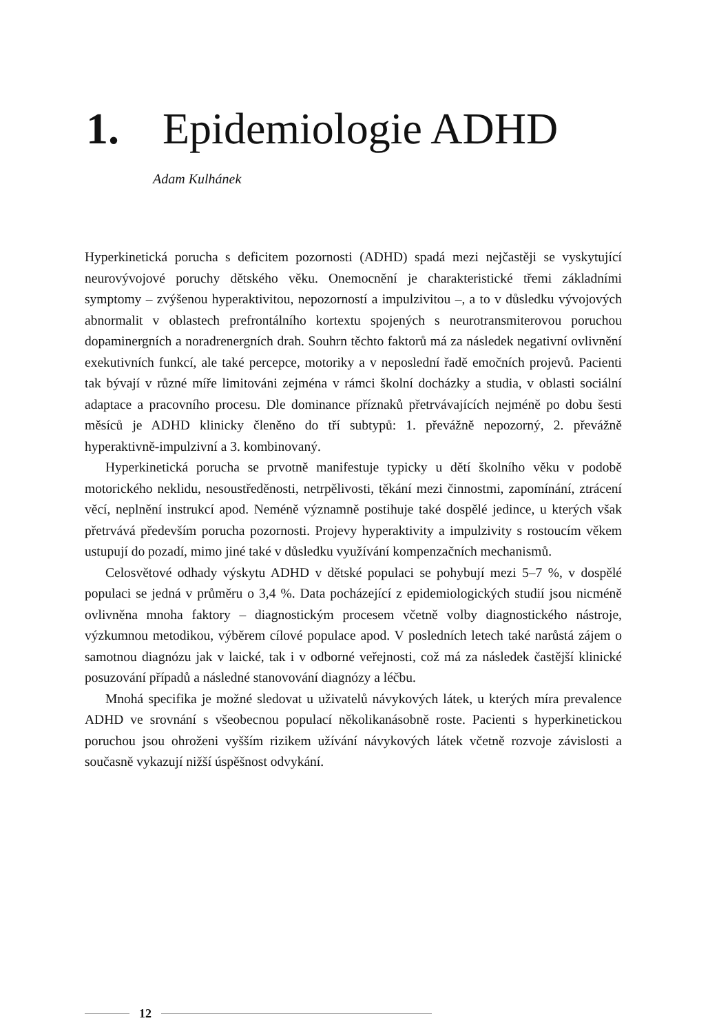1. Epidemiologie ADHD
Adam Kulhánek
Hyperkinetická porucha s deficitem pozornosti (ADHD) spadá mezi nejčastěji se vyskytující neurovývojové poruchy dětského věku. Onemocnění je charakteristické třemi základními symptomy – zvýšenou hyperaktivitou, nepozorností a impulzivitou –, a to v důsledku vývojových abnormalit v oblastech prefrontálního kortextu spojených s neurotransmiterovou poruchou dopaminergních a noradrenergních drah. Souhrn těchto faktorů má za následek negativní ovlivnění exekutivních funkcí, ale také percepce, motoriky a v neposlední řadě emočních projevů. Pacienti tak bývají v různé míře limitováni zejména v rámci školní docházky a studia, v oblasti sociální adaptace a pracovního procesu. Dle dominance příznaků přetrvávajících nejméně po dobu šesti měsíců je ADHD klinicky členěno do tří subtypů: 1. převážně nepozorný, 2. převážně hyperaktivně-impulzivní a 3. kombinovaný.
Hyperkinetická porucha se prvotně manifestuje typicky u dětí školního věku v podobě motorického neklidu, nesoustředěnosti, netrpělivosti, těkání mezi činnostmi, zapomínání, ztrácení věcí, neplnění instrukcí apod. Neméně významně postihuje také dospělé jedince, u kterých však přetrvává především porucha pozornosti. Projevy hyperaktivity a impulzivity s rostoucím věkem ustupují do pozadí, mimo jiné také v důsledku využívání kompenzačních mechanismů.
Celosvětové odhady výskytu ADHD v dětské populaci se pohybují mezi 5–7 %, v dospělé populaci se jedná v průměru o 3,4 %. Data pocházející z epidemiologických studií jsou nicméně ovlivněna mnoha faktory – diagnostickým procesem včetně volby diagnostického nástroje, výzkumnou metodikou, výběrem cílové populace apod. V posledních letech také narůstá zájem o samotnou diagnózu jak v laické, tak i v odborné veřejnosti, což má za následek častější klinické posuzování případů a následné stanovování diagnózy a léčbu.
Mnohá specifika je možné sledovat u uživatelů návykových látek, u kterých míra prevalence ADHD ve srovnání s všeobecnou populací několikanásobně roste. Pacienti s hyperkinetickou poruchou jsou ohroženi vyšším rizikem užívání návykových látek včetně rozvoje závislosti a současně vykazují nižší úspěšnost odvykání.
12